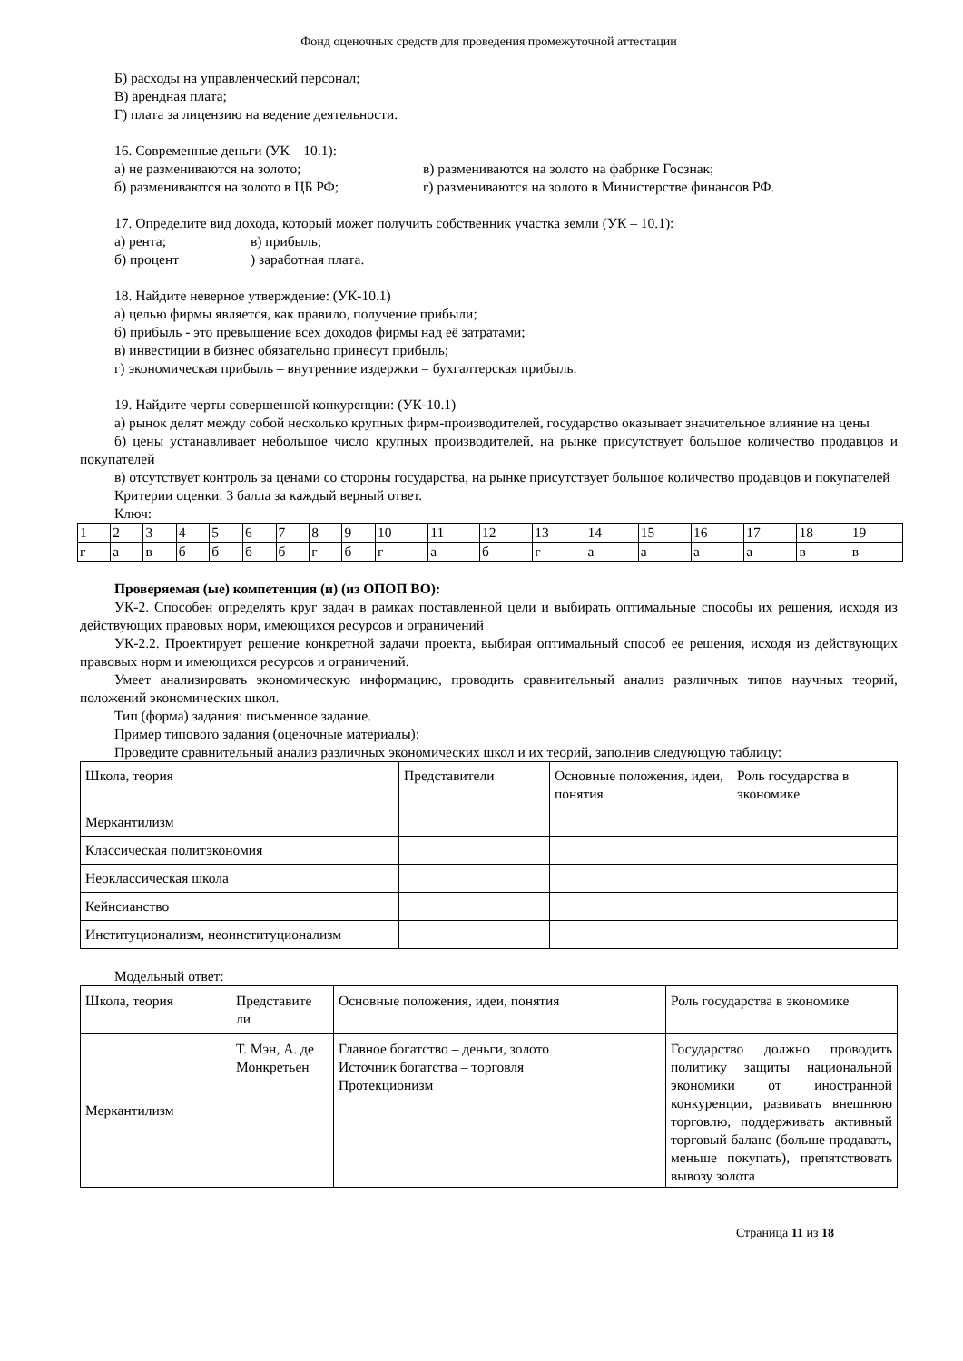Фонд оценочных средств для проведения промежуточной аттестации
Б) расходы на управленческий персонал;
В) арендная плата;
Г) плата за лицензию на ведение деятельности.
16. Современные деньги (УК – 10.1):
а) не размениваются на золото; в) размениваются на золото на фабрике Госзнак;
б) размениваются на золото в ЦБ РФ; г) размениваются на золото в Министерстве финансов РФ.
17. Определите вид дохода, который может получить собственник участка земли (УК – 10.1):
а) рента; в) прибыль;
б) процент ) заработная плата.
18. Найдите неверное утверждение: (УК-10.1)
а) целью фирмы является, как правило, получение прибыли;
б) прибыль - это превышение всех доходов фирмы над её затратами;
в) инвестиции в бизнес обязательно принесут прибыль;
г) экономическая прибыль – внутренние издержки = бухгалтерская прибыль.
19. Найдите черты совершенной конкуренции: (УК-10.1)
а) рынок делят между собой несколько крупных фирм-производителей, государство оказывает значительное влияние на цены
б) цены устанавливает небольшое число крупных производителей, на рынке присутствует большое количество продавцов и покупателей
в) отсутствует контроль за ценами со стороны государства, на рынке присутствует большое количество продавцов и покупателей
Критерии оценки: 3 балла за каждый верный ответ.
Ключ:
| 1 | 2 | 3 | 4 | 5 | 6 | 7 | 8 | 9 | 10 | 11 | 12 | 13 | 14 | 15 | 16 | 17 | 18 | 19 |
| г | а | в | б | б | б | б | г | б | г | а | б | г | а | а | а | а | в | в |
Проверяемая (ые) компетенция (и) (из ОПОП ВО):
УК-2. Способен определять круг задач в рамках поставленной цели и выбирать оптимальные способы их решения, исходя из действующих правовых норм, имеющихся ресурсов и ограничений
УК-2.2. Проектирует решение конкретной задачи проекта, выбирая оптимальный способ ее решения, исходя из действующих правовых норм и имеющихся ресурсов и ограничений.
Умеет анализировать экономическую информацию, проводить сравнительный анализ различных типов научных теорий, положений экономических школ.
Тип (форма) задания: письменное задание.
Пример типового задания (оценочные материалы):
Проведите сравнительный анализ различных экономических школ и их теорий, заполнив следующую таблицу:
| Школа, теория | Представители | Основные положения, идеи, понятия | Роль государства в экономике |
| Меркантилизм | | | |
| Классическая политэкономия | | | |
| Неоклассическая школа | | | |
| Кейнсианство | | | |
| Институционализм, неоинституционализм | | | |
Модельный ответ:
| Школа, теория | Представите ли | Основные положения, идеи, понятия | Роль государства в экономике |
| Меркантилизм | Т. Мэн, А. де Монкретьен | Главное богатство – деньги, золото Источник богатства – торговля Протекционизм | Государство должно проводить политику защиты национальной экономики от иностранной конкуренции, развивать внешнюю торговлю, поддерживать активный торговый баланс (больше продавать, меньше покупать), препятствовать вывозу золота |
Страница 11 из 18